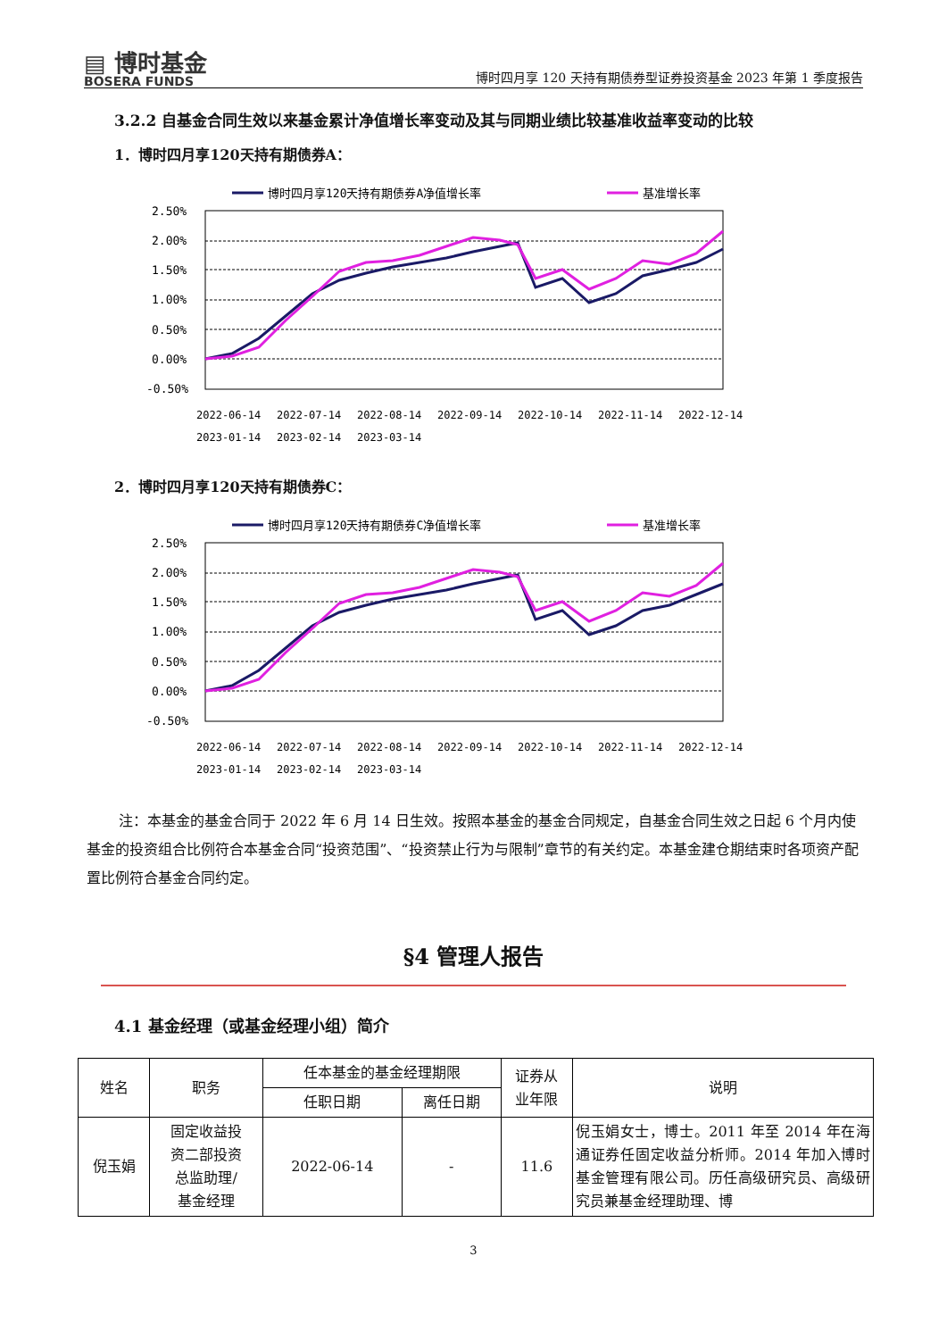▤ 博时基金
BOSERA FUNDS
博时四月享 120 天持有期债券型证券投资基金 2023 年第 1 季度报告
3.2.2 自基金合同生效以来基金累计净值增长率变动及其与同期业绩比较基准收益率变动的比较
1．博时四月享120天持有期债券A：
博时四月享120天持有期债券A净值增长率
基准增长率
2.50%
2.00%
1.50%
1.00%
0.50%
0.00%
-0.50%
2022-06-14
2022-07-14
2022-08-14
2022-09-14
2022-10-14
2022-11-14
2022-12-14
2023-01-14
2023-02-14
2023-03-14
2．博时四月享120天持有期债券C：
博时四月享120天持有期债券C净值增长率
基准增长率
2.50%
2.00%
1.50%
1.00%
0.50%
0.00%
-0.50%
2022-06-14
2022-07-14
2022-08-14
2022-09-14
2022-10-14
2022-11-14
2022-12-14
2023-01-14
2023-02-14
2023-03-14
注：本基金的基金合同于 2022 年 6 月 14 日生效。按照本基金的基金合同规定，自基金合同生效之日起 6 个月内使基金的投资组合比例符合本基金合同“投资范围”、“投资禁止行为与限制”章节的有关约定。本基金建仓期结束时各项资产配置比例符合基金合同约定。
§4 管理人报告
4.1 基金经理（或基金经理小组）简介
| 姓名 | 职务 | 任本基金的基金经理期限 | | 证券从 业年限 | 说明 |
| --- | --- | --- | --- | --- | --- |
| | | 任职日期 | 离任日期 | | |
| 倪玉娟 | 固定收益投 资二部投资 总监助理/ 基金经理 | 2022-06-14 | - | 11.6 | 倪玉娟女士，博士。2011 年至 2014 年在海通证券任固定收益分析师。2014 年加入博时基金管理有限公司。历任高级研究员、高级研究员兼基金经理助理、博 |
3